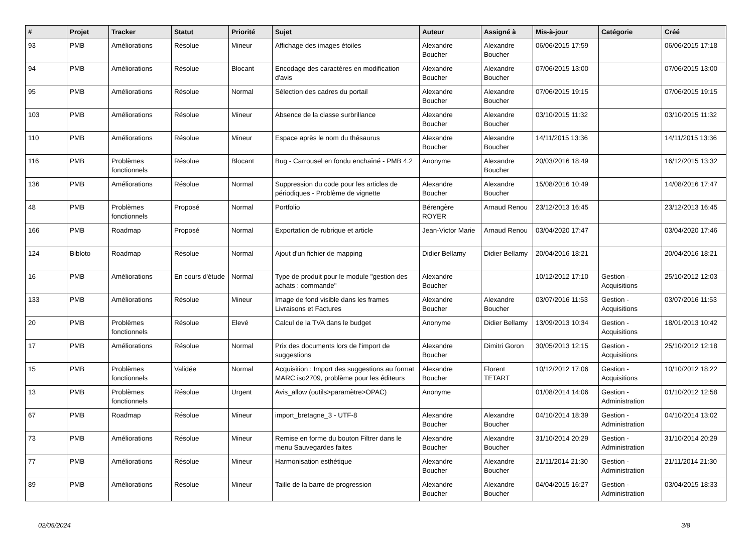| # | Projet | Tracker | Statut | Priorité | Sujet | Auteur | Assigné à | Mis-à-jour | Catégorie | Créé |
| --- | --- | --- | --- | --- | --- | --- | --- | --- | --- | --- |
| 93 | PMB | Améliorations | Résolue | Mineur | Affichage des images étoiles | Alexandre Boucher | Alexandre Boucher | 06/06/2015 17:59 | | 06/06/2015 17:18 |
| 94 | PMB | Améliorations | Résolue | Blocant | Encodage des caractères en modification d'avis | Alexandre Boucher | Alexandre Boucher | 07/06/2015 13:00 | | 07/06/2015 13:00 |
| 95 | PMB | Améliorations | Résolue | Normal | Sélection des cadres du portail | Alexandre Boucher | Alexandre Boucher | 07/06/2015 19:15 | | 07/06/2015 19:15 |
| 103 | PMB | Améliorations | Résolue | Mineur | Absence de la classe surbrillance | Alexandre Boucher | Alexandre Boucher | 03/10/2015 11:32 | | 03/10/2015 11:32 |
| 110 | PMB | Améliorations | Résolue | Mineur | Espace après le nom du thésaurus | Alexandre Boucher | Alexandre Boucher | 14/11/2015 13:36 | | 14/11/2015 13:36 |
| 116 | PMB | Problèmes fonctionnels | Résolue | Blocant | Bug - Carrousel en fondu enchaîné - PMB 4.2 | Anonyme | Alexandre Boucher | 20/03/2016 18:49 | | 16/12/2015 13:32 |
| 136 | PMB | Améliorations | Résolue | Normal | Suppression du code pour les articles de périodiques - Problème de vignette | Alexandre Boucher | Alexandre Boucher | 15/08/2016 10:49 | | 14/08/2016 17:47 |
| 48 | PMB | Problèmes fonctionnels | Proposé | Normal | Portfolio | Bérengère ROYER | Arnaud Renou | 23/12/2013 16:45 | | 23/12/2013 16:45 |
| 166 | PMB | Roadmap | Proposé | Normal | Exportation de rubrique et article | Jean-Victor Marie | Arnaud Renou | 03/04/2020 17:47 | | 03/04/2020 17:46 |
| 124 | Bibloto | Roadmap | Résolue | Normal | Ajout d'un fichier de mapping | Didier Bellamy | Didier Bellamy | 20/04/2016 18:21 | | 20/04/2016 18:21 |
| 16 | PMB | Améliorations | En cours d'étude | Normal | Type de produit pour le module "gestion des achats : commande" | Alexandre Boucher | | 10/12/2012 17:10 | Gestion - Acquisitions | 25/10/2012 12:03 |
| 133 | PMB | Améliorations | Résolue | Mineur | Image de fond visible dans les frames Livraisons et Factures | Alexandre Boucher | Alexandre Boucher | 03/07/2016 11:53 | Gestion - Acquisitions | 03/07/2016 11:53 |
| 20 | PMB | Problèmes fonctionnels | Résolue | Elevé | Calcul de la TVA dans le budget | Anonyme | Didier Bellamy | 13/09/2013 10:34 | Gestion - Acquisitions | 18/01/2013 10:42 |
| 17 | PMB | Améliorations | Résolue | Normal | Prix des documents lors de l'import de suggestions | Alexandre Boucher | Dimitri Goron | 30/05/2013 12:15 | Gestion - Acquisitions | 25/10/2012 12:18 |
| 15 | PMB | Problèmes fonctionnels | Validée | Normal | Acquisition : Import des suggestions au format MARC iso2709, problème pour les éditeurs | Alexandre Boucher | Florent TETART | 10/12/2012 17:06 | Gestion - Acquisitions | 10/10/2012 18:22 |
| 13 | PMB | Problèmes fonctionnels | Résolue | Urgent | Avis_allow (outils>paramètre>OPAC) | Anonyme | | 01/08/2014 14:06 | Gestion - Administration | 01/10/2012 12:58 |
| 67 | PMB | Roadmap | Résolue | Mineur | import_bretagne_3 - UTF-8 | Alexandre Boucher | Alexandre Boucher | 04/10/2014 18:39 | Gestion - Administration | 04/10/2014 13:02 |
| 73 | PMB | Améliorations | Résolue | Mineur | Remise en forme du bouton Filtrer dans le menu Sauvegardes faites | Alexandre Boucher | Alexandre Boucher | 31/10/2014 20:29 | Gestion - Administration | 31/10/2014 20:29 |
| 77 | PMB | Améliorations | Résolue | Mineur | Harmonisation esthétique | Alexandre Boucher | Alexandre Boucher | 21/11/2014 21:30 | Gestion - Administration | 21/11/2014 21:30 |
| 89 | PMB | Améliorations | Résolue | Mineur | Taille de la barre de progression | Alexandre Boucher | Alexandre Boucher | 04/04/2015 16:27 | Gestion - Administration | 03/04/2015 18:33 |
02/05/2024 3/8